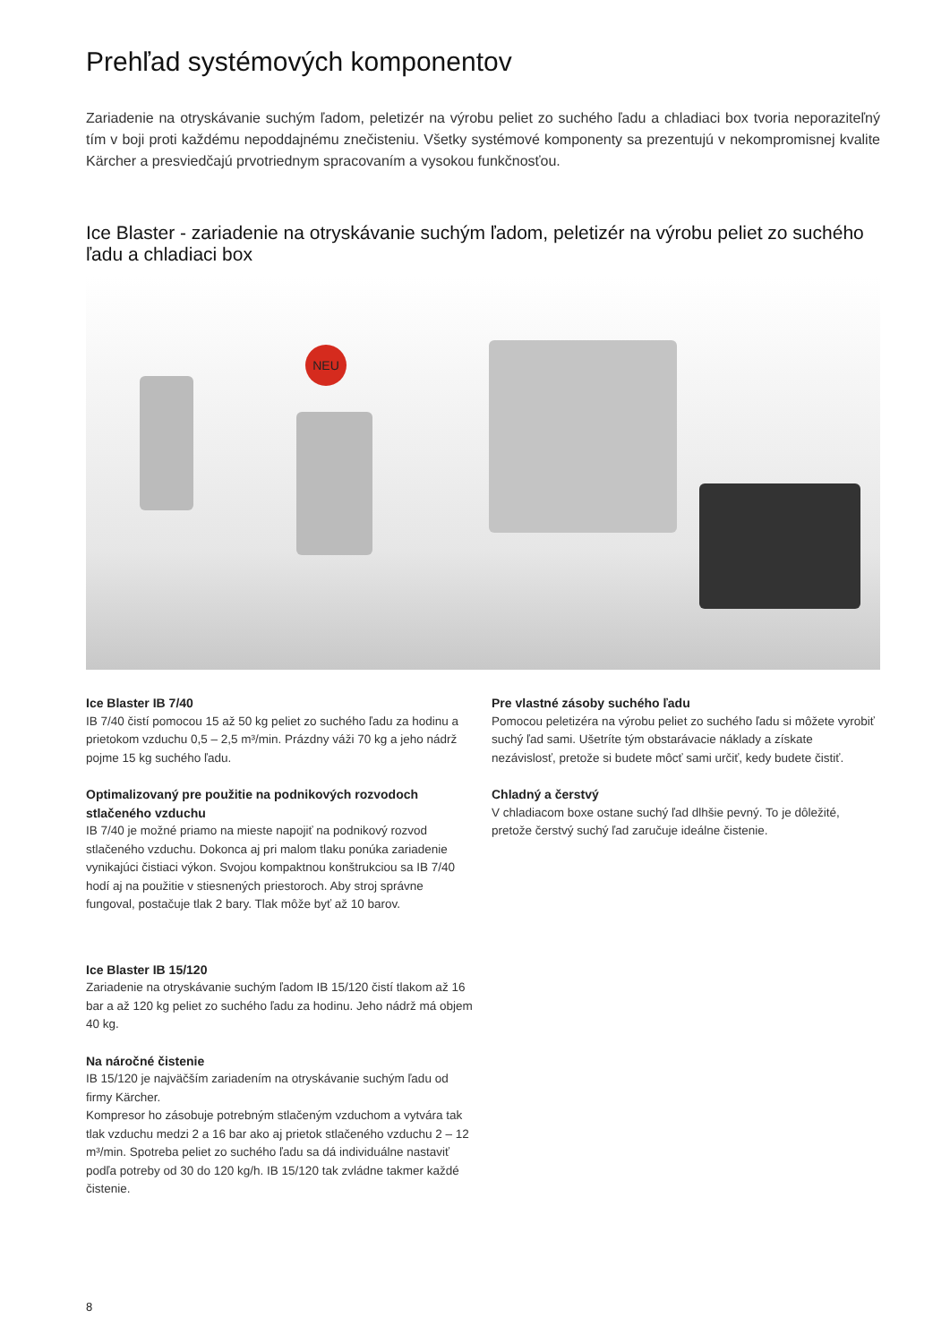Prehľad systémových komponentov
Zariadenie na otryskávanie suchým ľadom, peletizér na výrobu peliet zo suchého ľadu a chladiaci box tvoria neporaziteľný tím v boji proti každému nepoddajnému znečisteniu. Všetky systémové komponenty sa prezentujú v nekompromisnej kvalite Kärcher a presviedčajú prvotriednym spracovaním a vysokou funkčnosťou.
Ice Blaster - zariadenie na otryskávanie suchým ľadom, peletizér na výrobu peliet zo suchého ľadu a chladiaci box
NEU
Ice Blaster IB 7/40
IB 7/40 čistí pomocou 15 až 50 kg peliet zo suchého ľadu za hodinu a prietokom vzduchu 0,5 – 2,5 m³/min. Prázdny váži 70 kg a jeho nádrž pojme 15 kg suchého ľadu.
Optimalizovaný pre použitie na podnikových rozvodoch stlačeného vzduchu
IB 7/40 je možné priamo na mieste napojiť na podnikový rozvod stlačeného vzduchu. Dokonca aj pri malom tlaku ponúka zariadenie vynikajúci čistiaci výkon. Svojou kompaktnou konštrukciou sa IB 7/40 hodí aj na použitie v stiesnených priestoroch. Aby stroj správne fungoval, postačuje tlak 2 bary. Tlak môže byť až 10 barov.
Ice Blaster IB 15/120
Zariadenie na otryskávanie suchým ľadom IB 15/120 čistí tlakom až 16 bar a až 120 kg peliet zo suchého ľadu za hodinu. Jeho nádrž má objem 40 kg.
Na náročné čistenie
IB 15/120 je najväčším zariadením na otryskávanie suchým ľadu od firmy Kärcher.
Kompresor ho zásobuje potrebným stlačeným vzduchom a vytvára tak tlak vzduchu medzi 2 a 16 bar ako aj prietok stlačeného vzduchu 2 – 12 m³/min. Spotreba peliet zo suchého ľadu sa dá individuálne nastaviť podľa potreby od 30 do 120 kg/h. IB 15/120 tak zvládne takmer každé čistenie.
Pre vlastné zásoby suchého ľadu
Pomocou peletizéra na výrobu peliet zo suchého ľadu si môžete vyrobiť suchý ľad sami. Ušetríte tým obstarávacie náklady a získate nezávislosť, pretože si budete môcť sami určiť, kedy budete čistiť.
Chladný a čerstvý
V chladiacom boxe ostane suchý ľad dlhšie pevný. To je dôležité, pretože čerstvý suchý ľad zaručuje ideálne čistenie.
8